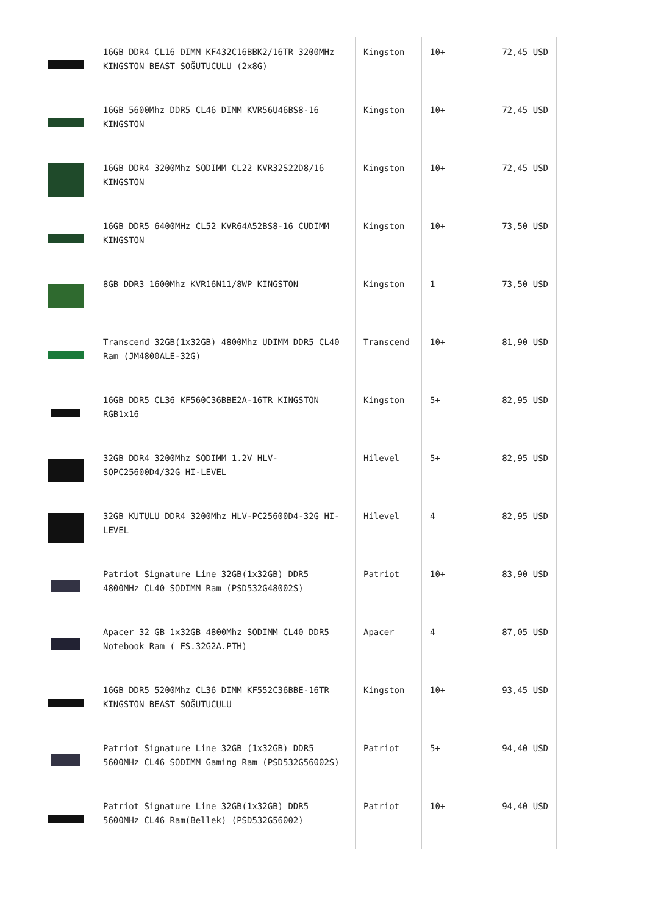| | 16GB DDR4 CL16 DIMM KF432C16BBK2/16TR 3200MHz KINGSTON BEAST SOĞUTUCULU (2x8G) | Kingston | 10+ | 72,45 USD |
| | 16GB 5600Mhz DDR5 CL46 DIMM KVR56U46BS8-16 KINGSTON | Kingston | 10+ | 72,45 USD |
| | 16GB DDR4 3200Mhz SODIMM CL22 KVR32S22D8/16 KINGSTON | Kingston | 10+ | 72,45 USD |
| | 16GB DDR5 6400MHz CL52 KVR64A52BS8-16 CUDIMM KINGSTON | Kingston | 10+ | 73,50 USD |
| | 8GB DDR3 1600Mhz KVR16N11/8WP KINGSTON | Kingston | 1 | 73,50 USD |
| | Transcend 32GB(1x32GB) 4800Mhz UDIMM DDR5 CL40 Ram (JM4800ALE-32G) | Transcend | 10+ | 81,90 USD |
| | 16GB DDR5 CL36 KF560C36BBE2A-16TR KINGSTON RGB1x16 | Kingston | 5+ | 82,95 USD |
| | 32GB DDR4 3200Mhz SODIMM 1.2V HLV-SOPC25600D4/32G HI-LEVEL | Hilevel | 5+ | 82,95 USD |
| | 32GB KUTULU DDR4 3200Mhz HLV-PC25600D4-32G HI-LEVEL | Hilevel | 4 | 82,95 USD |
| | Patriot Signature Line 32GB(1x32GB) DDR5 4800MHz CL40 SODIMM Ram (PSD532G48002S) | Patriot | 10+ | 83,90 USD |
| | Apacer 32 GB 1x32GB 4800Mhz SODIMM CL40 DDR5 Notebook Ram ( FS.32G2A.PTH) | Apacer | 4 | 87,05 USD |
| | 16GB DDR5 5200Mhz CL36 DIMM KF552C36BBE-16TR KINGSTON BEAST SOĞUTUCULU | Kingston | 10+ | 93,45 USD |
| | Patriot Signature Line 32GB (1x32GB) DDR5 5600MHz CL46 SODIMM Gaming Ram (PSD532G56002S) | Patriot | 5+ | 94,40 USD |
| | Patriot Signature Line 32GB(1x32GB) DDR5 5600MHz CL46 Ram(Bellek) (PSD532G56002) | Patriot | 10+ | 94,40 USD |